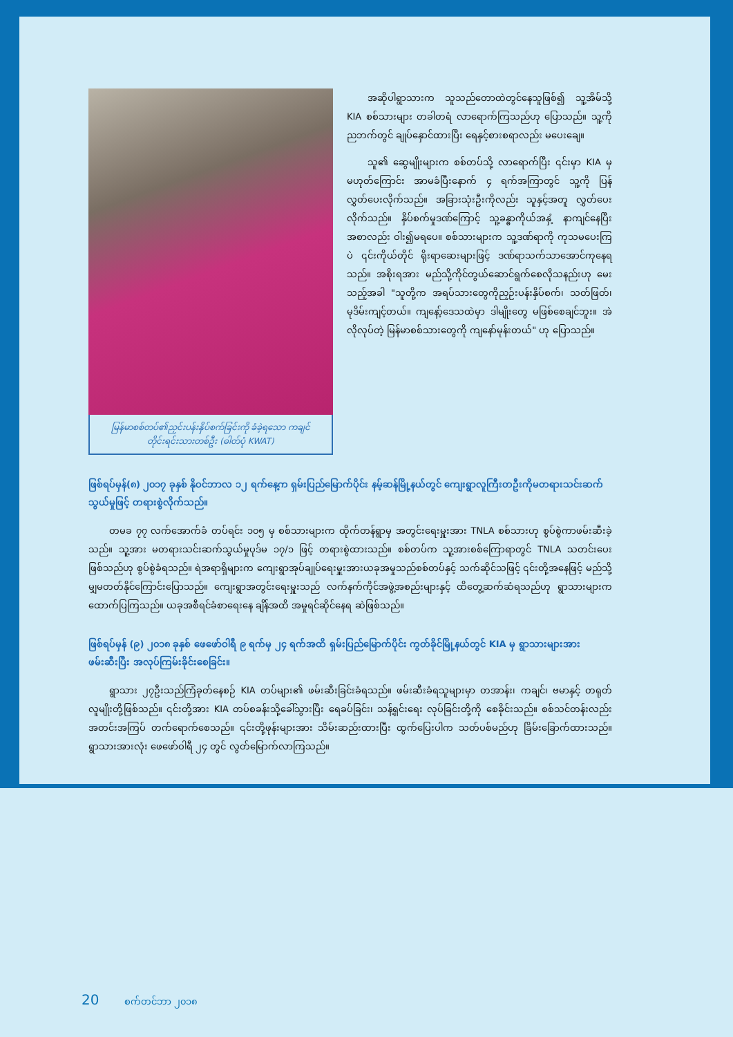မြန်မာစစ်တပ်၏ညှင်းပန်းနှိပ်စက်ခြင်းကို ခံခဲ့ရသော ကချင်တိုင်းရင်းသားတစ်ဦး (ဓါတ်ပုံ KWAT)
အဆိုပါရွာသားက သူသည်တောထဲတွင်နေသူဖြစ်၍ သူ့အိမ်သို့ KIA စစ်သားများ တခါတရံ လာရောက်ကြသည်ဟု ပြောသည်။ သူ့ကိုညဘက်တွင် ချုပ်နှောင်ထားပြီး ရေနှင့်စားစရာလည်း မပေးချေ။
သူ၏ ဆွေမျိုးများက စစ်တပ်သို့ လာရောက်ပြီး ၎င်းမှာ KIA မှ မဟုတ်ကြောင်း အာမခံပြီးနောက် ၄ ရက်အကြာတွင် သူ့ကို ပြန်လွှတ်ပေးလိုက်သည်။ အခြားသုံးဦးကိုလည်း သူနှင့်အတူ လွှတ်ပေးလိုက်သည်။ နှိပ်စက်မှုဒဏ်ကြောင့် သူ့ခန္ဓာကိုယ်အနှံ့ နာကျင်နေပြီး အစာလည်း ဝါး၍မရပေ။ စစ်သားများက သူ့ဒဏ်ရာကို ကုသမပေးကြပဲ ၎င်းကိုယ်တိုင် ရိုးရာဆေးများဖြင့် ဒဏ်ရာသက်သာအောင်ကုနေရသည်။ အစိုးရအား မည်သို့ကိုင်တွယ်ဆောင်ရွက်စေလိုသနည်းဟု မေးသည့်အခါ "သူတို့က အရပ်သားတွေကိုညှဉ်းပန်းနှိပ်စက်၊ သတ်ဖြတ်၊ မုဒိမ်းကျင့်တယ်။ ကျနော့်ဒေသထဲမှာ ဒါမျိုးတွေ မဖြစ်စေချင်ဘူး။ အဲလိုလုပ်တဲ့ မြန်မာစစ်သားတွေကို ကျနော်မုန်းတယ်" ဟု ပြောသည်။
ဖြစ်ရပ်မှန်(၈) ၂၀၁၇ ခုနှစ် နိုဝင်ဘာလ ၁၂ ရက်နေ့က ရှမ်းပြည်မြောက်ပိုင်း နမ့်ဆန်မြို့နယ်တွင် ကျေးရွာလူကြီးတဦးကိုမတရားသင်းဆက်သွယ်မှုဖြင့် တရားစွဲလိုက်သည်။
တမခ ၇၇ လက်အောက်ခံ တပ်ရင်း ၁၀၅ မှ စစ်သားများက ထိုက်တန်ရွာမှ အတွင်းရေးမှူးအား TNLA စစ်သားဟု စွပ်စွဲကာဖမ်းဆီးခဲ့သည်။ သူ့အား မတရားသင်းဆက်သွယ်မှုပုဒ်မ ၁၇/၁ ဖြင့် တရားစွဲထားသည်။ စစ်တပ်က သူ့အားစစ်ကြောရာတွင် TNLA သတင်းပေးဖြစ်သည်ဟု စွပ်စွဲခံရသည်။ ရဲအရာရှိများက ကျေးရွာအုပ်ချုပ်ရေးမှူးအားယခုအမှုသည်စစ်တပ်နှင့် သက်ဆိုင်သဖြင့် ၎င်းတို့အနေဖြင့် မည်သို့မျှမတတ်နိုင်ကြောင်းပြောသည်။ ကျေးရွာအတွင်းရေးမှူးသည် လက်နက်ကိုင်အဖွဲ့အစည်းများနှင့် ထိတွေ့ဆက်ဆံရသည်ဟု ရွာသားများက ထောက်ပြကြသည်။ ယခုအစီရင်ခံစာရေးနေ ချိန်အထိ အမှုရင်ဆိုင်နေရ ဆဲဖြစ်သည်။
ဖြစ်ရပ်မှန် (၉) ၂၀၁၈ ခုနှစ် ဖေဖော်ဝါရီ ၉ ရက်မှ ၂၄ ရက်အထိ ရှမ်းပြည်မြောက်ပိုင်း ကွတ်ခိုင်မြို့နယ်တွင် KIA မှ ရွာသားများအား ဖမ်းဆီးပြီး အလုပ်ကြမ်းခိုင်းစေခြင်း။
ရွာသား ၂၇ဦးသည်ကြံခုတ်နေစဉ် KIA တပ်များ၏ ဖမ်းဆီးခြင်းခံရသည်။ ဖမ်းဆီးခံရသူများမှာ တအာန်း၊ ကချင်၊ ဗမာနှင့် တရုတ်လူမျိုးတို့ဖြစ်သည်။ ၎င်းတို့အား KIA တပ်စခန်းသို့ခေါ်သွားပြီး ရေခပ်ခြင်း၊ သန့်ရှင်းရေး လုပ်ခြင်းတို့ကို စေခိုင်းသည်။ စစ်သင်တန်းလည်း အတင်းအကြပ် တက်ရောက်စေသည်။ ၎င်းတို့ဖုန်းများအား သိမ်းဆည်းထားပြီး ထွက်ပြေးပါက သတ်ပစ်မည်ဟု ခြိမ်းခြောက်ထားသည်။ ရွာသားအားလုံး ဖေဖော်ဝါရီ ၂၄ တွင် လွတ်မြောက်လာကြသည်။
20 စက်တင်ဘာ ၂၀၁၈